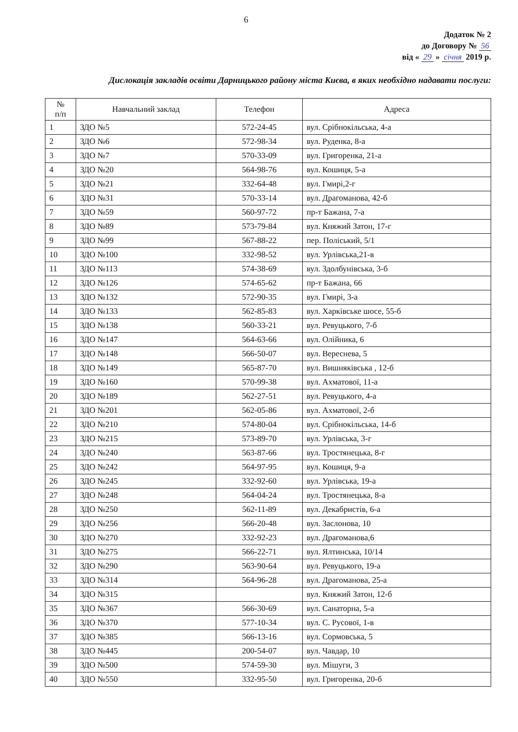6
Додаток № 2
до Договору № 56
від « 29 » січня 2019 р.
Дислокація закладів освіти Дарницького району міста Києва, в яких необхідно надавати послуги:
| № п/п | Навчальний заклад | Телефон | Адреса |
| --- | --- | --- | --- |
| 1 | ЗДО №5 | 572-24-45 | вул. Срібнокільська, 4-а |
| 2 | ЗДО №6 | 572-98-34 | вул. Руденка, 8-а |
| 3 | ЗДО №7 | 570-33-09 | вул. Григоренка, 21-а |
| 4 | ЗДО №20 | 564-98-76 | вул. Кошиця, 5-а |
| 5 | ЗДО №21 | 332-64-48 | вул. Гмирі,2-г |
| 6 | ЗДО №31 | 570-33-14 | вул. Драгоманова, 42-б |
| 7 | ЗДО №59 | 560-97-72 | пр-т Бажана, 7-а |
| 8 | ЗДО №89 | 573-79-84 | вул. Княжий Затон, 17-г |
| 9 | ЗДО №99 | 567-88-22 | пер. Поліський, 5/1 |
| 10 | ЗДО №100 | 332-98-52 | вул. Урлівська,21-в |
| 11 | ЗДО №113 | 574-38-69 | вул. Здолбунівська, 3-б |
| 12 | ЗДО №126 | 574-65-62 | пр-т Бажана, 66 |
| 13 | ЗДО №132 | 572-90-35 | вул. Гмирі, 3-а |
| 14 | ЗДО №133 | 562-85-83 | вул. Харківське шосе, 55-б |
| 15 | ЗДО №138 | 560-33-21 | вул. Ревуцького, 7-б |
| 16 | ЗДО №147 | 564-63-66 | вул. Олійника, 6 |
| 17 | ЗДО №148 | 566-50-07 | вул. Вереснева, 5 |
| 18 | ЗДО №149 | 565-87-70 | вул. Вишняківська , 12-б |
| 19 | ЗДО №160 | 570-99-38 | вул. Ахматової, 11-а |
| 20 | ЗДО №189 | 562-27-51 | вул. Ревуцького, 4-а |
| 21 | ЗДО №201 | 562-05-86 | вул. Ахматової, 2-б |
| 22 | ЗДО №210 | 574-80-04 | вул. Срібнокільська, 14-б |
| 23 | ЗДО №215 | 573-89-70 | вул. Урлівська, 3-г |
| 24 | ЗДО №240 | 563-87-66 | вул. Тростянецька, 8-г |
| 25 | ЗДО №242 | 564-97-95 | вул. Кошиця, 9-а |
| 26 | ЗДО №245 | 332-92-60 | вул. Урлівська, 19-а |
| 27 | ЗДО №248 | 564-04-24 | вул. Тростянецька, 8-а |
| 28 | ЗДО №250 | 562-11-89 | вул. Декабристів, 6-а |
| 29 | ЗДО №256 | 566-20-48 | вул. Заслонова, 10 |
| 30 | ЗДО №270 | 332-92-23 | вул. Драгоманова,6 |
| 31 | ЗДО №275 | 566-22-71 | вул. Ялтинська, 10/14 |
| 32 | ЗДО №290 | 563-90-64 | вул. Ревуцького, 19-а |
| 33 | ЗДО №314 | 564-96-28 | вул. Драгоманова, 25-а |
| 34 | ЗДО №315 | | вул. Княжий Затон, 12-б |
| 35 | ЗДО №367 | 566-30-69 | вул. Санаторна, 5-а |
| 36 | ЗДО №370 | 577-10-34 | вул. С. Русової, 1-в |
| 37 | ЗДО №385 | 566-13-16 | вул. Сормовська, 5 |
| 38 | ЗДО №445 | 200-54-07 | вул. Чавдар, 10 |
| 39 | ЗДО №500 | 574-59-30 | вул. Мішуги, 3 |
| 40 | ЗДО №550 | 332-95-50 | вул. Григоренка, 20-б |